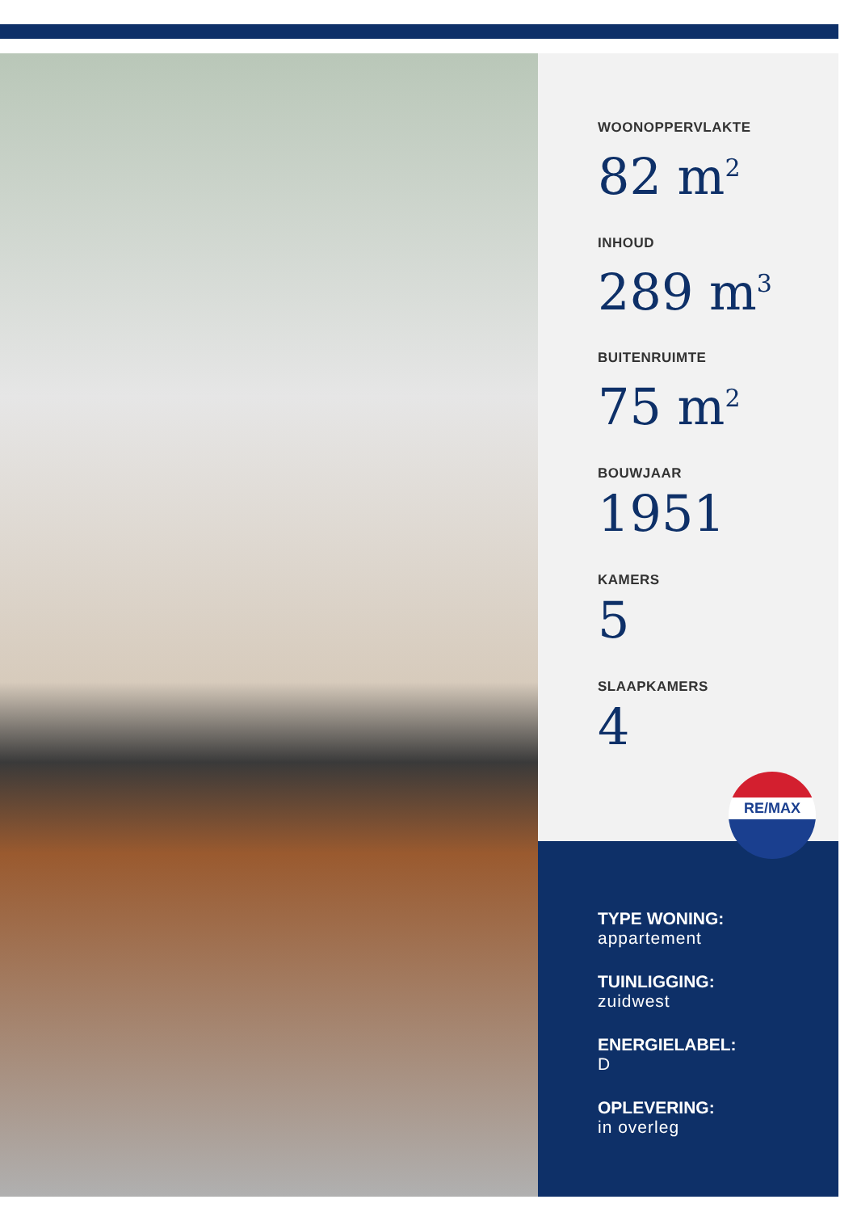WOONOPPERVLAKTE
82 m<sup>2</sup>
INHOUD
289 m<sup>3</sup>
BUITENRUIMTE
75 m<sup>2</sup>
BOUWJAAR
1951
KAMERS
5
SLAAPKAMERS
4
RE/MAX
TYPE WONING:
appartement
TUINLIGGING:
zuidwest
ENERGIELABEL:
D
OPLEVERING:
in overleg